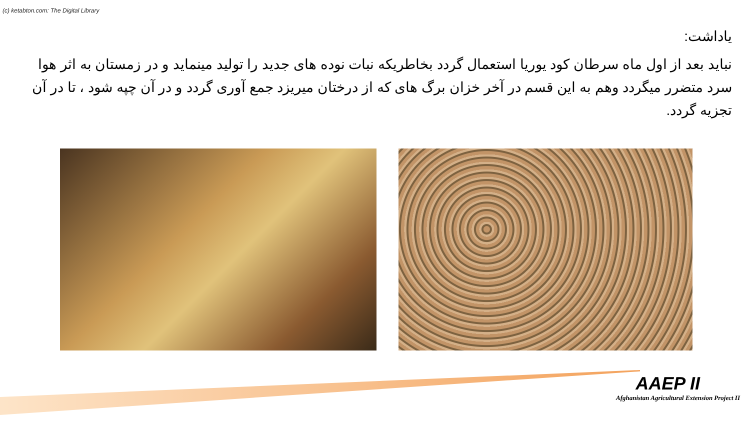(c) ketabton.com: The Digital Library
یاداشت:
نباید بعد از اول ماه سرطان کود یوریا استعمال گردد بخاطریکه نبات نوده های جدید را تولید مینماید و در زمستان به اثر هوا سرد متضرر میگردد وهم به این قسم در آخر خزان برگ های که از درختان میریزد جمع آوری گردد و در آن چپه شود ، تا در آن تجزیه گردد.
AAEP II
Afghanistan Agricultural Extension Project II